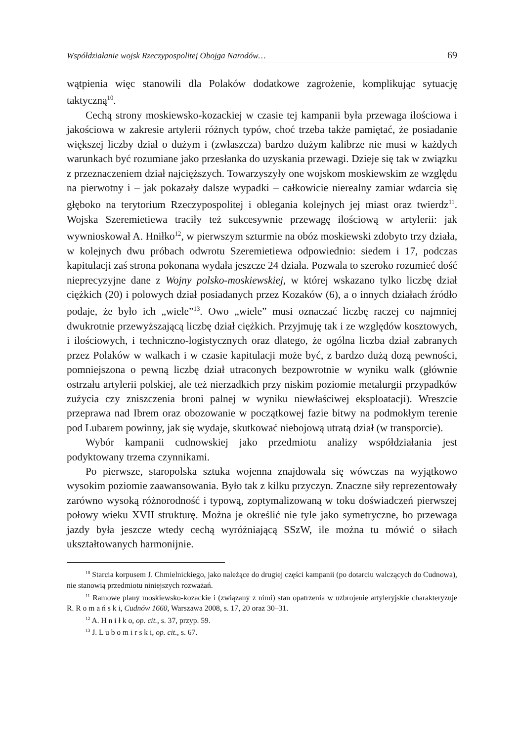Współdziałanie wojsk Rzeczypospolitej Obojga Narodów… 69
wątpienia więc stanowili dla Polaków dodatkowe zagrożenie, komplikując sytuację taktyczną<sup>10</sup>.
Cechą strony moskiewsko-kozackiej w czasie tej kampanii była przewaga ilościowa i jakościowa w zakresie artylerii różnych typów, choć trzeba także pamiętać, że posiadanie większej liczby dział o dużym i (zwłaszcza) bardzo dużym kalibrze nie musi w każdych warunkach być rozumiane jako przesłanka do uzyskania przewagi. Dzieje się tak w związku z przeznaczeniem dział najcięższych. Towarzyszyły one wojskom moskiewskim ze względu na pierwotny i – jak pokazały dalsze wypadki – całkowicie nierealny zamiar wdarcia się głęboko na terytorium Rzeczypospolitej i oblegania kolejnych jej miast oraz twierdz<sup>11</sup>. Wojska Szeremietiewa traciły też sukcesywnie przewagę ilościową w artylerii: jak wywnioskował A. Hniłko<sup>12</sup>, w pierwszym szturmie na obóz moskiewski zdobyto trzy działa, w kolejnych dwu próbach odwrotu Szeremietiewa odpowiednio: siedem i 17, podczas kapitulacji zaś strona pokonana wydała jeszcze 24 działa. Pozwala to szeroko rozumieć dość nieprecyzyjne dane z Wojny polsko-moskiewskiej, w której wskazano tylko liczbę dział ciężkich (20) i polowych dział posiadanych przez Kozaków (6), a o innych działach źródło podaje, że było ich „wiele”<sup>13</sup>. Owo „wiele” musi oznaczać liczbę raczej co najmniej dwukrotnie przewyższającą liczbę dział ciężkich. Przyjmuję tak i ze względów kosztowych, i ilościowych, i techniczno-logistycznych oraz dlatego, że ogólna liczba dział zabranych przez Polaków w walkach i w czasie kapitulacji może być, z bardzo dużą dozą pewności, pomniejszona o pewną liczbę dział utraconych bezpowrotnie w wyniku walk (głównie ostrzału artylerii polskiej, ale też nierzadkich przy niskim poziomie metalurgii przypadków zużycia czy zniszczenia broni palnej w wyniku niewłaściwej eksploatacji). Wreszcie przeprawa nad Ibrem oraz obozowanie w początkowej fazie bitwy na podmokłym terenie pod Lubarem powinny, jak się wydaje, skutkować niebojową utratą dział (w transporcie).
Wybór kampanii cudnowskiej jako przedmiotu analizy współdziałania jest podyktowany trzema czynnikami.
Po pierwsze, staropolska sztuka wojenna znajdowała się wówczas na wyjątkowo wysokim poziomie zaawansowania. Było tak z kilku przyczyn. Znaczne siły reprezentowały zarówno wysoką różnorodność i typową, zoptymalizowaną w toku doświadczeń pierwszej połowy wieku XVII strukturę. Można je określić nie tyle jako symetryczne, bo przewaga jazdy była jeszcze wtedy cechą wyróżniającą SSzW, ile można tu mówić o siłach ukształtowanych harmonijnie.
<sup>10</sup> Starcia korpusem J. Chmielnickiego, jako należące do drugiej części kampanii (po dotarciu walczących do Cudnowa), nie stanowią przedmiotu niniejszych rozważań.
<sup>11</sup> Ramowe plany moskiewsko-kozackie i (związany z nimi) stan opatrzenia w uzbrojenie artyleryjskie charakteryzuje R. R o m a ń s k i, Cudnów 1660, Warszawa 2008, s. 17, 20 oraz 30–31.
<sup>12</sup> A. H n i ł k o, op. cit., s. 37, przyp. 59.
<sup>13</sup> J. L u b o m i r s k i, op. cit., s. 67.